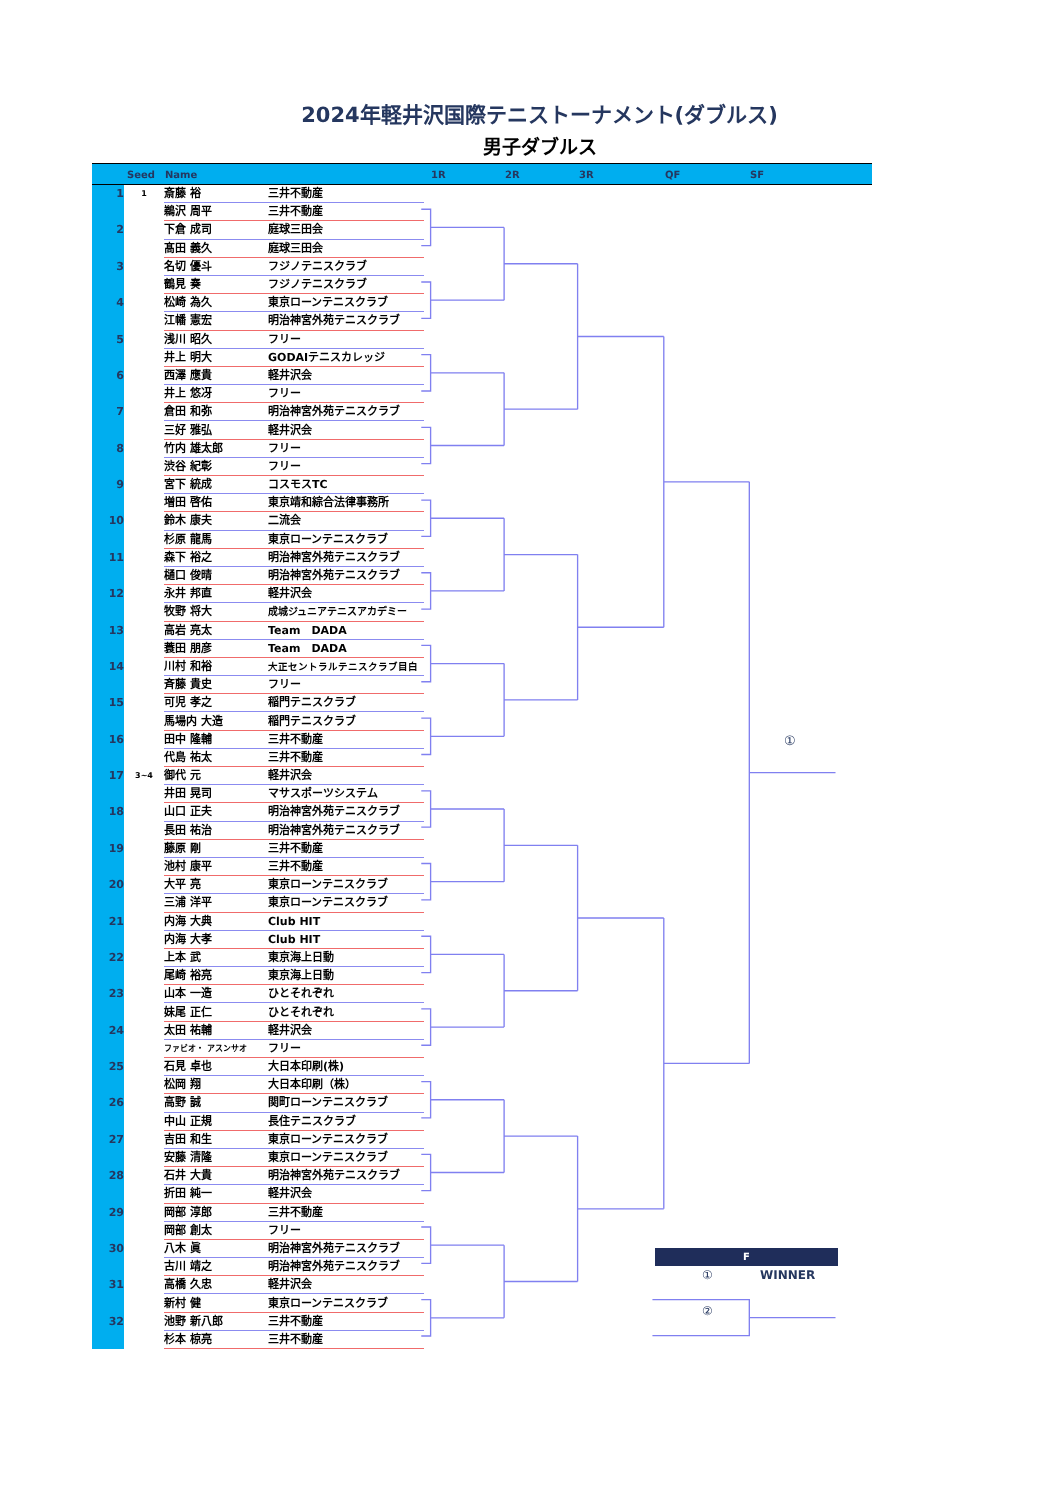2024年軽井沢国際テニストーナメント(ダブルス)
男子ダブルス
Seed Name 1R 2R 3R QF SF
| 1 | 1 | 斎藤 裕 | 三井不動産 | |
| | | 鵜沢 周平 | 三井不動産 | |
| 2 | | 下倉 成司 | 庭球三田会 | |
| | | 髙田 義久 | 庭球三田会 | |
| 3 | | 名切 優斗 | フジノテニスクラブ | |
| | | 鶴見 奏 | フジノテニスクラブ | |
| 4 | | 松崎 為久 | 東京ローンテニスクラブ | |
| | | 江幡 憲宏 | 明治神宮外苑テニスクラブ | |
| 5 | | 浅川 昭久 | フリー | |
| | | 井上 明大 | GODAIテニスカレッジ | |
| 6 | | 西澤 應貴 | 軽井沢会 | |
| | | 井上 悠冴 | フリー | |
| 7 | | 倉田 和弥 | 明治神宮外苑テニスクラブ | |
| | | 三好 雅弘 | 軽井沢会 | |
| 8 | | 竹内 雄太郎 | フリー | |
| | | 渋谷 紀彰 | フリー | |
| 9 | | 宮下 統成 | コスモスTC | |
| | | 増田 啓佑 | 東京靖和綜合法律事務所 | |
| 10 | | 鈴木 康夫 | 二流会 | |
| | | 杉原 龍馬 | 東京ローンテニスクラブ | |
| 11 | | 森下 裕之 | 明治神宮外苑テニスクラブ | |
| | | 樋口 俊晴 | 明治神宮外苑テニスクラブ | |
| 12 | | 永井 邦直 | 軽井沢会 | |
| | | 牧野 将大 | 成城ジュニアテニスアカデミー | |
| 13 | | 高岩 亮太 | Team DADA | |
| | | 蓑田 朋彦 | Team DADA | |
| 14 | | 川村 和裕 | 大正セントラルテニスクラブ目白 | |
| | | 斉藤 貴史 | フリー | |
| 15 | | 可児 孝之 | 稲門テニスクラブ | |
| | | 馬場内 大造 | 稲門テニスクラブ | |
| 16 | | 田中 隆輔 | 三井不動産 | |
| | | 代島 祐太 | 三井不動産 | |
| 17 | 3~4 | 御代 元 | 軽井沢会 | |
| | | 井田 晃司 | マサスポーツシステム | |
| 18 | | 山口 正夫 | 明治神宮外苑テニスクラブ | |
| | | 長田 祐治 | 明治神宮外苑テニスクラブ | |
| 19 | | 藤原 剛 | 三井不動産 | |
| | | 池村 康平 | 三井不動産 | |
| 20 | | 大平 亮 | 東京ローンテニスクラブ | |
| | | 三浦 洋平 | 東京ローンテニスクラブ | |
| 21 | | 内海 大典 | Club HIT | |
| | | 内海 大孝 | Club HIT | |
| 22 | | 上本 武 | 東京海上日動 | |
| | | 尾崎 裕亮 | 東京海上日動 | |
| 23 | | 山本 一造 | ひとそれぞれ | |
| | | 妹尾 正仁 | ひとそれぞれ | |
| 24 | | 太田 祐輔 | 軽井沢会 | |
| | | ファビオ・ アスンサオ | フリー | |
| 25 | | 石見 卓也 | 大日本印刷(株) | |
| | | 松岡 翔 | 大日本印刷（株） | |
| 26 | | 高野 誠 | 関町ローンテニスクラブ | |
| | | 中山 正規 | 長住テニスクラブ | |
| 27 | | 吉田 和生 | 東京ローンテニスクラブ | |
| | | 安藤 清隆 | 東京ローンテニスクラブ | |
| 28 | | 石井 大貴 | 明治神宮外苑テニスクラブ | |
| | | 折田 純一 | 軽井沢会 | |
| 29 | | 岡部 淳郎 | 三井不動産 | |
| | | 岡部 創太 | フリー | |
| 30 | | 八木 眞 | 明治神宮外苑テニスクラブ | |
| | | 古川 靖之 | 明治神宮外苑テニスクラブ | |
| 31 | | 高橋 久忠 | 軽井沢会 | |
| | | 新村 健 | 東京ローンテニスクラブ | |
| 32 | | 池野 新八郎 | 三井不動産 | |
| | | 杉本 椋亮 | 三井不動産 | |
①
F
① WINNER
②